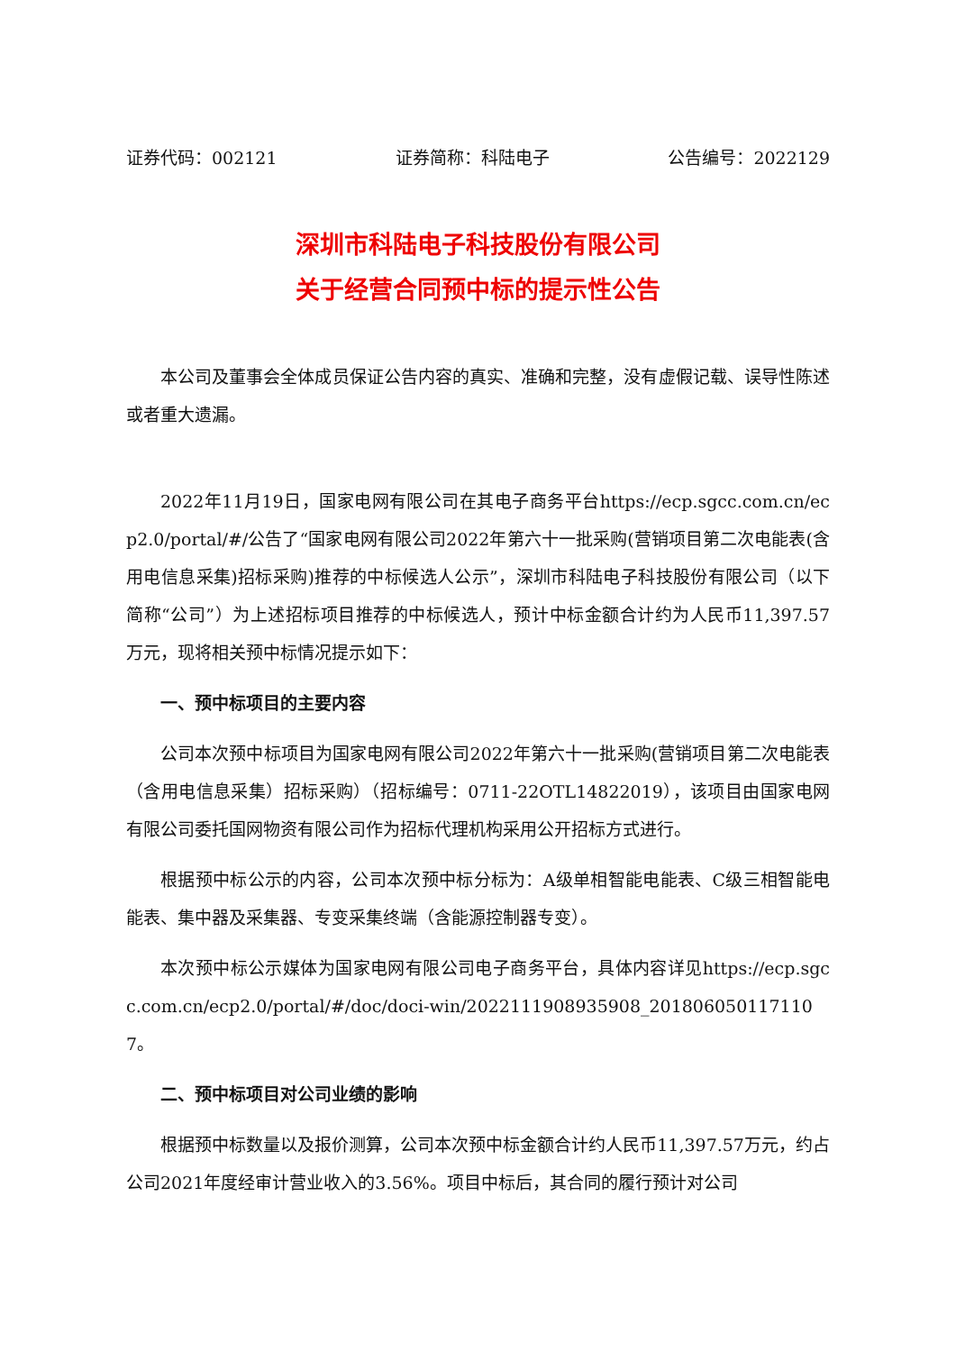证券代码：002121 证券简称：科陆电子 公告编号：2022129
深圳市科陆电子科技股份有限公司
关于经营合同预中标的提示性公告
本公司及董事会全体成员保证公告内容的真实、准确和完整，没有虚假记载、误导性陈述或者重大遗漏。
2022年11月19日，国家电网有限公司在其电子商务平台https://ecp.sgcc.com.cn/ecp2.0/portal/#/公告了“国家电网有限公司2022年第六十一批采购(营销项目第二次电能表(含用电信息采集)招标采购)推荐的中标候选人公示”，深圳市科陆电子科技股份有限公司（以下简称“公司”）为上述招标项目推荐的中标候选人，预计中标金额合计约为人民币11,397.57万元，现将相关预中标情况提示如下：
一、预中标项目的主要内容
公司本次预中标项目为国家电网有限公司2022年第六十一批采购(营销项目第二次电能表（含用电信息采集）招标采购）（招标编号：0711-22OTL14822019），该项目由国家电网有限公司委托国网物资有限公司作为招标代理机构采用公开招标方式进行。
根据预中标公示的内容，公司本次预中标分标为：A级单相智能电能表、C级三相智能电能表、集中器及采集器、专变采集终端（含能源控制器专变）。
本次预中标公示媒体为国家电网有限公司电子商务平台，具体内容详见https://ecp.sgcc.com.cn/ecp2.0/portal/#/doc/doci-win/2022111908935908_2018060501171107。
二、预中标项目对公司业绩的影响
根据预中标数量以及报价测算，公司本次预中标金额合计约人民币11,397.57万元，约占公司2021年度经审计营业收入的3.56%。项目中标后，其合同的履行预计对公司